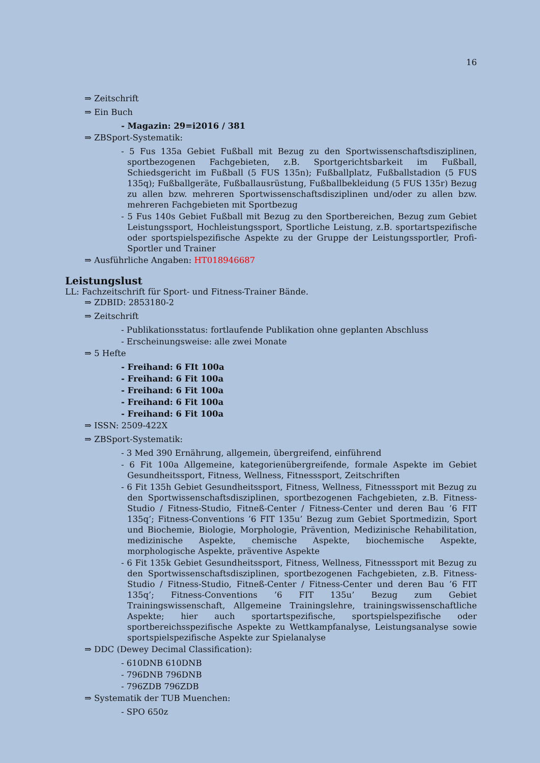16
⇒ Zeitschrift
⇒ Ein Buch
- Magazin: 29=i2016 / 381
⇒ ZBSport-Systematik:
- 5 Fus 135a Gebiet Fußball mit Bezug zu den Sportwissenschaftsdisziplinen, sportbezogenen Fachgebieten, z.B. Sportgerichtsbarkeit im Fußball, Schiedsgericht im Fußball (5 FUS 135n); Fußballplatz, Fußballstadion (5 FUS 135q); Fußballgeräte, Fußballausrüstung, Fußballbekleidung (5 FUS 135r) Bezug zu allen bzw. mehreren Sportwissenschaftsdisziplinen und/oder zu allen bzw. mehreren Fachgebieten mit Sportbezug
- 5 Fus 140s Gebiet Fußball mit Bezug zu den Sportbereichen, Bezug zum Gebiet Leistungssport, Hochleistungssport, Sportliche Leistung, z.B. sportartspezifische oder sportspielspezifische Aspekte zu der Gruppe der Leistungssportler, Profi-Sportler und Trainer
⇒ Ausführliche Angaben: HT018946687
Leistungslust
LL: Fachzeitschrift für Sport- und Fitness-Trainer Bände.
⇒ ZDBID: 2853180-2
⇒ Zeitschrift
- Publikationsstatus: fortlaufende Publikation ohne geplanten Abschluss
- Erscheinungsweise: alle zwei Monate
⇒ 5 Hefte
- Freihand: 6 FIt 100a
- Freihand: 6 Fit 100a
- Freihand: 6 Fit 100a
- Freihand: 6 Fit 100a
- Freihand: 6 Fit 100a
⇒ ISSN: 2509-422X
⇒ ZBSport-Systematik:
- 3 Med 390 Ernährung, allgemein, übergreifend, einführend
- 6 Fit 100a Allgemeine, kategorienübergreifende, formale Aspekte im Gebiet Gesundheitssport, Fitness, Wellness, Fitnesssport, Zeitschriften
- 6 Fit 135h Gebiet Gesundheitssport, Fitness, Wellness, Fitnesssport mit Bezug zu den Sportwissenschaftsdisziplinen, sportbezogenen Fachgebieten, z.B. Fitness-Studio / Fitness-Studio, Fitneß-Center / Fitness-Center und deren Bau ’6 FIT 135q’; Fitness-Conventions ’6 FIT 135u’ Bezug zum Gebiet Sportmedizin, Sport und Biochemie, Biologie, Morphologie, Prävention, Medizinische Rehabilitation, medizinische Aspekte, chemische Aspekte, biochemische Aspekte, morphologische Aspekte, präventive Aspekte
- 6 Fit 135k Gebiet Gesundheitssport, Fitness, Wellness, Fitnesssport mit Bezug zu den Sportwissenschaftsdisziplinen, sportbezogenen Fachgebieten, z.B. Fitness-Studio / Fitness-Studio, Fitneß-Center / Fitness-Center und deren Bau ’6 FIT 135q’; Fitness-Conventions ’6 FIT 135u’ Bezug zum Gebiet Trainingswissenschaft, Allgemeine Trainingslehre, trainingswissenschaftliche Aspekte; hier auch sportartspezifische, sportspielspezifische oder sportbereichsspezifische Aspekte zu Wettkampfanalyse, Leistungsanalyse sowie sportspielspezifische Aspekte zur Spielanalyse
⇒ DDC (Dewey Decimal Classification):
- 610DNB 610DNB
- 796DNB 796DNB
- 796ZDB 796ZDB
⇒ Systematik der TUB Muenchen:
- SPO 650z